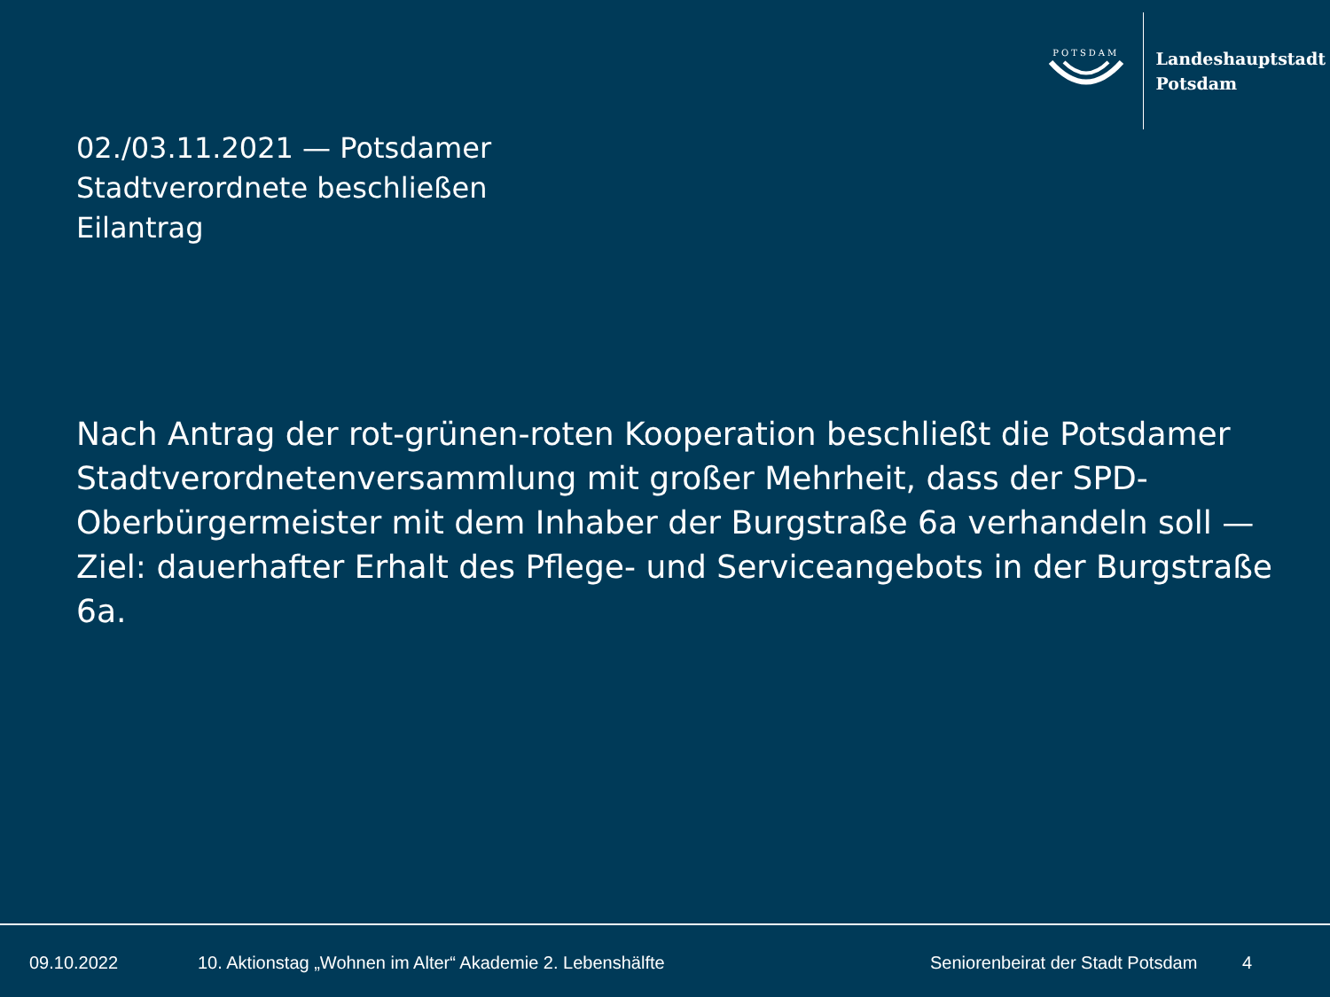POTSDAM
Landeshauptstadt
Potsdam
02./03.11.2021 — Potsdamer
Stadtverordnete beschließen
Eilantrag
Nach Antrag der rot-grünen-roten Kooperation beschließt die Potsdamer Stadtverordnetenversammlung mit großer Mehrheit, dass der SPD-Oberbürgermeister mit dem Inhaber der Burgstraße 6a verhandeln soll — Ziel: dauerhafter Erhalt des Pflege- und Serviceangebots in der Burgstraße 6a.
09.10.2022 10. Aktionstag „Wohnen im Alter“ Akademie 2. Lebenshälfte Seniorenbeirat der Stadt Potsdam 4